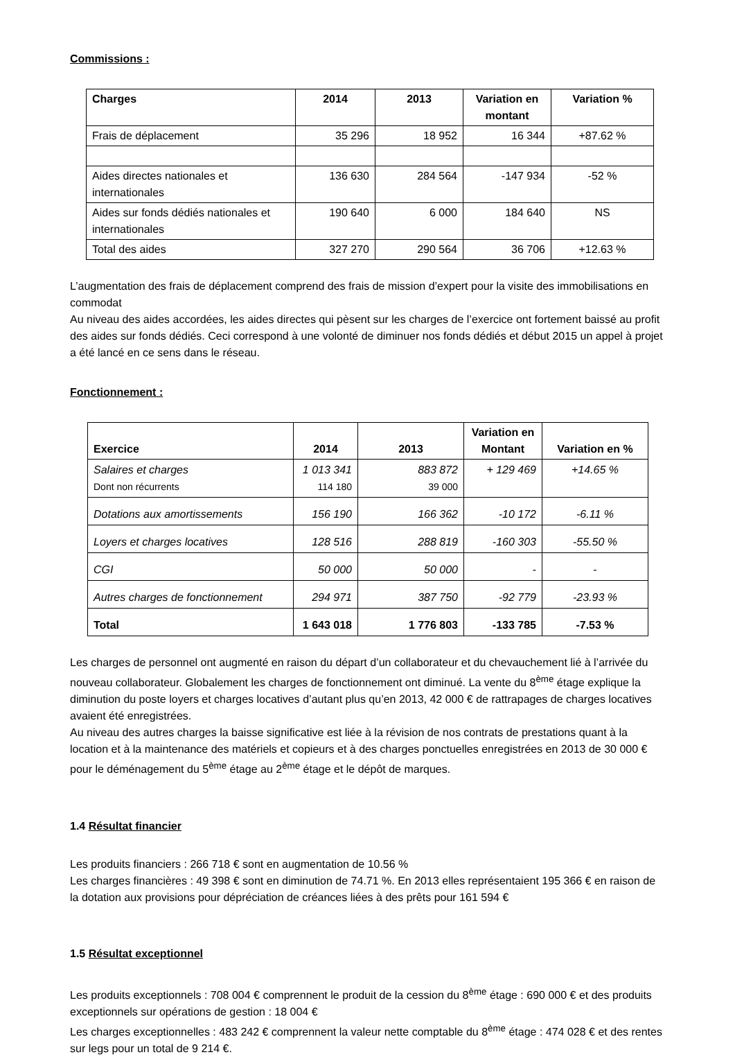Commissions :
| Charges | 2014 | 2013 | Variation en montant | Variation % |
| --- | --- | --- | --- | --- |
| Frais de déplacement | 35 296 | 18 952 | 16 344 | +87.62 % |
| Aides directes nationales et internationales | 136 630 | 284 564 | -147 934 | -52 % |
| Aides sur fonds dédiés nationales et internationales | 190 640 | 6 000 | 184 640 | NS |
| Total des aides | 327 270 | 290 564 | 36 706 | +12.63 % |
L’augmentation des frais de déplacement comprend des frais de mission d’expert pour la visite des immobilisations en commodat
Au niveau des aides accordées, les aides directes qui pèsent sur les charges de l’exercice ont fortement baissé au profit des aides sur fonds dédiés. Ceci correspond à une volonté de diminuer nos fonds dédiés et début 2015 un appel à projet a été lancé en ce sens dans le réseau.
Fonctionnement :
| Exercice | 2014 | 2013 | Variation en Montant | Variation en % |
| --- | --- | --- | --- | --- |
| Salaires et charges Dont non récurrents | 1 013 341 114 180 | 883 872 39 000 | + 129 469 | +14.65 % |
| Dotations aux amortissements | 156 190 | 166 362 | -10 172 | -6.11 % |
| Loyers et charges locatives | 128 516 | 288 819 | -160 303 | -55.50 % |
| CGI | 50 000 | 50 000 | - | - |
| Autres charges de fonctionnement | 294 971 | 387 750 | -92 779 | -23.93 % |
| Total | 1 643 018 | 1 776 803 | -133 785 | -7.53 % |
Les charges de personnel ont augmenté en raison du départ d’un collaborateur et du chevauchement lié à l’arrivée du nouveau collaborateur. Globalement les charges de fonctionnement ont diminué. La vente du 8<sup>ème</sup> étage explique la diminution du poste loyers et charges locatives d’autant plus qu’en 2013, 42 000 € de rattrapages de charges locatives avaient été enregistrées.
Au niveau des autres charges la baisse significative est liée à la révision de nos contrats de prestations quant à la location et à la maintenance des matériels et copieurs et à des charges ponctuelles enregistrées en 2013 de 30 000 € pour le déménagement du 5<sup>ème</sup> étage au 2<sup>ème</sup> étage et le dépôt de marques.
1.4 Résultat financier
Les produits financiers : 266 718 € sont en augmentation de 10.56 %
Les charges financières : 49 398 € sont en diminution de 74.71 %. En 2013 elles représentaient 195 366 € en raison de la dotation aux provisions pour dépréciation de créances liées à des prêts pour 161 594 €
1.5 Résultat exceptionnel
Les produits exceptionnels : 708 004 € comprennent le produit de la cession du 8<sup>ème</sup> étage : 690 000 € et des produits exceptionnels sur opérations de gestion : 18 004 €
Les charges exceptionnelles : 483 242 € comprennent la valeur nette comptable du 8<sup>ème</sup> étage : 474 028 € et des rentes sur legs pour un total de 9 214 €.